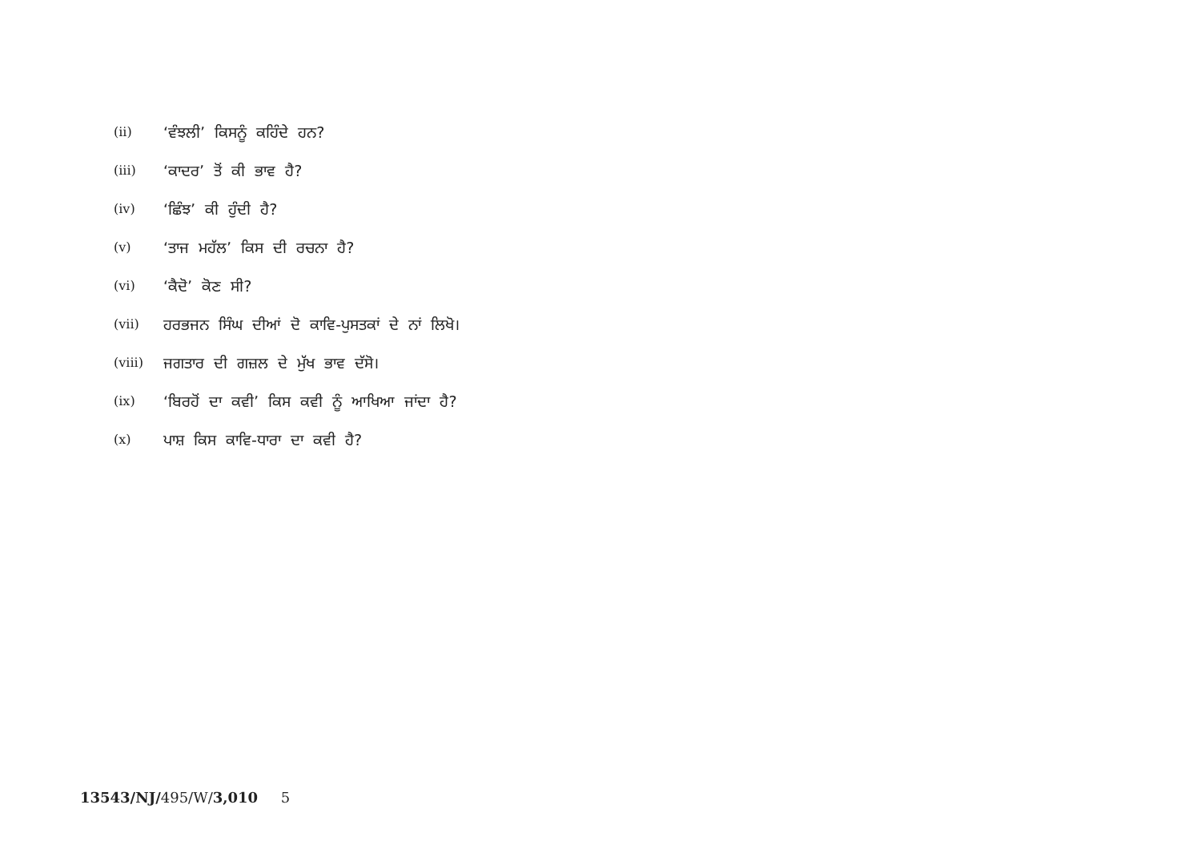(ii) ‘ਵੰਝਲੀ’ ਕਿਸਨੂੰ ਕਹਿੰਦੇ ਹਨ?
(iii) ‘ਕਾਦਰ’ ਤੋਂ ਕੀ ਭਾਵ ਹੈ?
(iv) ‘ਛਿੰਝ’ ਕੀ ਹੁੰਦੀ ਹੈ?
(v) ‘ਤਾਜ ਮਹੱਲ’ ਕਿਸ ਦੀ ਰਚਨਾ ਹੈ?
(vi) ‘ਕੈਦੋ’ ਕੋਣ ਸੀ?
(vii) ਹਰਭਜਨ ਸਿੰਘ ਦੀਆਂ ਦੋ ਕਾਵਿ-ਪੁਸਤਕਾਂ ਦੇ ਨਾਂ ਲਿਖੋ।
(viii) ਜਗਤਾਰ ਦੀ ਗਜ਼ਲ ਦੇ ਮੁੱਖ ਭਾਵ ਦੱਸੋ।
(ix) ‘ਬਿਰਹੋਂ ਦਾ ਕਵੀ’ ਕਿਸ ਕਵੀ ਨੂੰ ਆਖਿਆ ਜਾਂਦਾ ਹੈ?
(x) ਪਾਸ਼ ਕਿਸ ਕਾਵਿ-ਧਾਰਾ ਦਾ ਕਵੀ ਹੈ?
13543/NJ/495/W/3,010 5